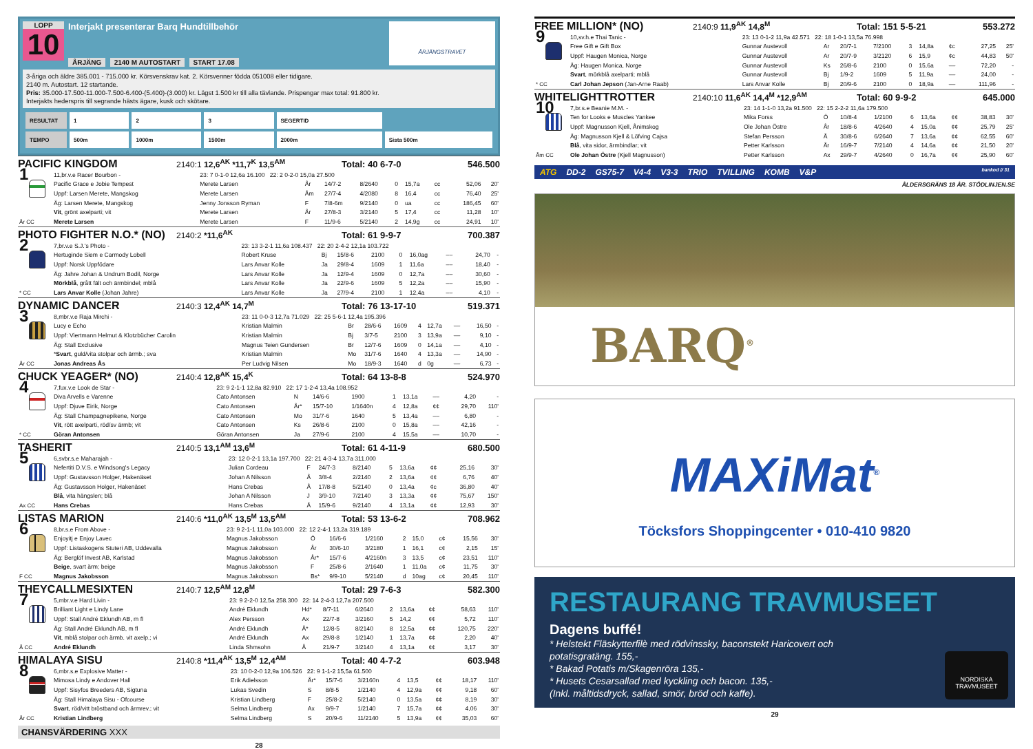LOPP
10
Interjakt presenterar Barq Hundtillbehör
ÅRJÄNG 2140 M AUTOSTART START 17.08
ÅRJÄNGSTRAVET
3-åriga och äldre 385.001 - 715.000 kr. Körsvenskrav kat. 2. Körsvenner födda 051008 eller tidigare.
2140 m. Autostart. 12 startande.
Pris: 35.000-17.500-11.000-7.500-6.400-(5.400)-(3.000) kr. Lägst 1.500 kr till alla tävlande. Prispengar max total: 91.800 kr.
Interjakts hederspris till segrande hästs ägare, kusk och skötare.
| RESULTAT | 1 | 2 | 3 | SEGERTID | |
| TEMPO | 500m | 1000m | 1500m | 2000m | Sista 500m |
PACIFIC KINGDOM 2140:1 12,6<sup>AK</sup> *11,7<sup>K</sup> 13,5<sup>AM</sup> Total: 40 6-7-0 546.500
| 1 År CC | 11,br.v.e Racer Bourbon - | 23: 7 0-1-0 12,6a 16.100 22: 2 0-2-0 15,0a 27.500 | | | | | | | | |
| | Pacific Grace e Jobie Tempest | Merete Larsen | År | 14/7-2 | 8/2640 | 0 | 15,7a | cc | 52,06 | 20' |
| | Uppf: Larsen Merete, Mangskog | Merete Larsen | Åm | 27/7-4 | 4/2080 | 8 | 16,4 | cc | 76,40 | 25' |
| | Äg: Larsen Merete, Mangskog | Jenny Jonsson Ryman | F | 7/8-6m | 9/2140 | 0 | ua | cc | 186,45 | 60' |
| | Vit , grönt axelparti; vit | Merete Larsen | År | 27/8-3 | 3/2140 | 5 | 17,4 | cc | 11,28 | 10' |
| | Merete Larsen | Merete Larsen | F | 11/9-6 | 5/2140 | 2 | 14,9g | cc | 24,91 | 10' |
PHOTO FIGHTER N.O.* (NO) 2140:2 *11,6<sup>AK</sup> Total: 61 9-9-7 700.387
| 2 * CC | 7,br.v.e S.J.'s Photo - | 23: 13 3-2-1 11,6a 108.437 22: 20 2-4-2 12,1a 103.722 | | | | | | | | |
| | Hertuginde Siem e Carmody Lobell | Robert Kruse | Bj | 15/8-6 | 2100 | 0 | 16,0ag | –– | 24,70 | - |
| | Uppf: Norsk Uppfödare | Lars Anvar Kolle | Ja | 29/8-4 | 1609 | 1 | 11,6a | –– | 18,40 | - |
| | Äg: Jahre Johan & Undrum Bodil, Norge | Lars Anvar Kolle | Ja | 12/9-4 | 1609 | 0 | 12,7a | –– | 30,60 | - |
| | Mörkblå , grått fält och ärmbindel; mblå | Lars Anvar Kolle | Ja | 22/9-6 | 1609 | 5 | 12,2a | –– | 15,90 | - |
| | Lars Anvar Kolle (Johan Jahre) | Lars Anvar Kolle | Ja | 27/9-4 | 2100 | 1 | 12,4a | –– | 4,10 | - |
DYNAMIC DANCER 2140:3 12,4<sup>AK</sup> 14,7<sup>M</sup> Total: 76 13-17-10 519.371
| 3 År CC | 8,mbr.v.e Raja Mirchi - | 23: 11 0-0-3 12,7a 71.029 22: 25 5-6-1 12,4a 195.396 | | | | | | | | |
| | Lucy e Echo | Kristian Malmin | Br | 28/6-6 | 1609 | 4 | 12,7a | –– | 16,50 | - |
| | Uppf: Viertmann Helmut & Klotzbücher Carolin | Kristian Malmin | Bj | 3/7-5 | 2100 | 3 | 13,9a | –– | 9,10 | - |
| | Äg: Stall Exclusive | Magnus Teien Gundersen | Br | 12/7-6 | 1609 | 0 | 14,1a | –– | 4,10 | - |
| | * Svart , guld/vita stolpar och ärmb.; sva | Kristian Malmin | Mo | 31/7-6 | 1640 | 4 | 13,3a | –– | 14,90 | - |
| | Jonas Andreas Ås | Per Ludvig Nilsen | Mo | 18/9-3 | 1640 | d | 0g | –– | 6,73 | - |
CHUCK YEAGER* (NO) 2140:4 12,8<sup>AK</sup> 15,4<sup>K</sup> Total: 64 13-8-8 524.970
| 4 * CC | 7,fux.v.e Look de Star - | 23: 9 2-1-1 12,8a 82.910 22: 17 1-2-4 13,4a 108.952 | | | | | | | | |
| | Diva Arvells e Varenne | Cato Antonsen | N | 14/6-6 | 1900 | 1 | 13,1a | –– | 4,20 | - |
| | Uppf: Djuve Eirik, Norge | Cato Antonsen | År* | 15/7-10 | 1/1640n | 4 | 12,8a | ¢¢ | 29,70 | 110' |
| | Äg: Stall Champagnepikene, Norge | Cato Antonsen | Mo | 31/7-6 | 1640 | 5 | 13,4a | –– | 6,80 | - |
| | Vit , rött axelparti, röd/sv ärmb; vit | Cato Antonsen | Ks | 26/8-6 | 2100 | 0 | 15,8a | –– | 42,16 | - |
| | Göran Antonsen | Göran Antonsen | Ja | 27/9-6 | 2100 | 4 | 15,5a | –– | 10,70 | - |
TASHERIT 2140:5 13,1<sup>AM</sup> 13,6<sup>M</sup> Total: 61 4-11-9 680.500
| 5 Ax CC | 6,svbr.s.e Maharajah - | 23: 12 0-2-1 13,1a 197.700 22: 21 4-3-4 13,7a 311.000 | | | | | | | | |
| | Nefertiti D.V.S. e Windsong's Legacy | Julian Cordeau | F | 24/7-3 | 8/2140 | 5 | 13,6a | ¢¢ | 25,16 | 30' |
| | Uppf: Gustavsson Holger, Hakenäset | Johan A Nilsson | Å | 3/8-4 | 2/2140 | 2 | 13,6a | ¢¢ | 6,76 | 40' |
| | Äg: Gustavsson Holger, Hakenäset | Hans Crebas | Å | 17/8-8 | 5/2140 | 0 | 13,4a | ¢c | 36,80 | 40' |
| | Blå , vita hängslen; blå | Johan A Nilsson | J | 3/9-10 | 7/2140 | 3 | 13,3a | ¢¢ | 75,67 | 150' |
| | Hans Crebas | Hans Crebas | Å | 15/9-6 | 9/2140 | 4 | 13,1a | ¢¢ | 12,93 | 30' |
LISTAS MARION 2140:6 *11,0<sup>AK</sup> 13,5<sup>M</sup> 13,5<sup>AM</sup> Total: 53 13-6-2 708.962
| 6 F CC | 8,br.s.e From Above - | 23: 9 2-1-1 11,0a 103.000 22: 12 2-4-1 13,2a 319.189 | | | | | | | | |
| | Enjoyitj e Enjoy Lavec | Magnus Jakobsson | Ö | 16/6-6 | 1/2160 | 2 | 15,0 | c¢ | 15,56 | 30' |
| | Uppf: Listaskogens Stuteri AB, Uddevalla | Magnus Jakobsson | År | 30/6-10 | 3/2180 | 1 | 16,1 | c¢ | 2,15 | 15' |
| | Äg: Berglöf Invest AB, Karlstad | Magnus Jakobsson | År* | 15/7-6 | 4/2160n | 3 | 13,5 | c¢ | 23,51 | 110' |
| | Beige , svart ärm; beige | Magnus Jakobsson | F | 25/8-6 | 2/1640 | 1 | 11,0a | c¢ | 11,75 | 30' |
| | Magnus Jakobsson | Magnus Jakobsson | Bs* | 9/9-10 | 5/2140 | d | 10ag | c¢ | 20,45 | 110' |
THEYCALLMESIXTEN 2140:7 12,5<sup>AM</sup> 12,8<sup>M</sup> Total: 29 7-6-3 582.300
| 7 Å CC | 5,mbr.v.e Hard Livin - | 23: 9 2-2-0 12,5a 258.300 22: 14 2-4-3 12,7a 207.500 | | | | | | | | |
| | Brilliant Light e Lindy Lane | André Eklundh | Hd* | 8/7-11 | 6/2640 | 2 | 13,6a | ¢¢ | 58,63 | 110' |
| | Uppf: Stall André Eklundh AB, m fl | Alex Persson | Ax | 22/7-8 | 3/2160 | 5 | 14,2 | ¢¢ | 5,72 | 110' |
| | Äg: Stall André Eklundh AB, m fl | André Eklundh | Å* | 12/8-5 | 8/2140 | 8 | 12,5a | ¢¢ | 120,75 | 220' |
| | Vit , mblå stolpar och ärmb. vit axelp.; vi | André Eklundh | Ax | 29/8-8 | 1/2140 | 1 | 13,7a | ¢¢ | 2,20 | 40' |
| | André Eklundh | Linda Shmsohn | Å | 21/9-7 | 3/2140 | 4 | 13,1a | ¢¢ | 3,17 | 30' |
HIMALAYA SISU 2140:8 *11,4<sup>AK</sup> 13,5<sup>M</sup> 12,4<sup>AM</sup> Total: 40 4-7-2 603.948
| 8 År CC | 6,mbr.s.e Explosive Matter - | 23: 10 0-2-0 12,9a 106.526 22: 9 1-1-2 15,5a 61.500 | | | | | | | | |
| | Mimosa Lindy e Andover Hall | Erik Adielsson | År* | 15/7-6 | 3/2160n | 4 | 13,5 | ¢¢ | 18,17 | 110' |
| | Uppf: Sisyfos Breeders AB, Sigtuna | Lukas Svedin | S | 8/8-5 | 1/2140 | 4 | 12,9a | ¢¢ | 9,18 | 60' |
| | Äg: Stall Himalaya Sisu - Ofcourse | Kristian Lindberg | F | 25/8-2 | 5/2140 | 0 | 13,5a | ¢¢ | 8,19 | 30' |
| | Svart , röd/vitt bröstband och ärmrev.; vit | Selma Lindberg | Ax | 9/9-7 | 1/2140 | 7 | 15,7a | ¢¢ | 4,06 | 30' |
| | Kristian Lindberg | Selma Lindberg | S | 20/9-6 | 11/2140 | 5 | 13,9a | ¢¢ | 35,03 | 60' |
CHANSVÄRDERING XXX
28
FREE MILLION* (NO) 2140:9 11,9<sup>AK</sup> 14,8<sup>M</sup> Total: 151 5-5-21 553.272
| 9 * CC | 10,sv.h.e Thai Tanic - | 23: 13 0-1-2 11,9a 42.571 22: 18 1-0-1 13,5a 76.998 | | | | | | | | |
| | Free Gift e Gift Box | Gunnar Austevoll | Ar | 20/7-1 | 7/2100 | 3 | 14,8a | ¢c | 27,25 | 25' |
| | Uppf: Haugen Monica, Norge | Gunnar Austevoll | Ar | 20/7-9 | 3/2120 | 6 | 15,9 | ¢c | 44,83 | 50' |
| | Äg: Haugen Monica, Norge | Gunnar Austevoll | Ks | 26/8-6 | 2100 | 0 | 15,6a | –– | 72,20 | - |
| | Svart , mörkblå axelparti; mblå | Gunnar Austevoll | Bj | 1/9-2 | 1609 | 5 | 11,9a | –– | 24,00 | - |
| | Carl Johan Jepson (Jan-Arne Raab) | Lars Anvar Kolle | Bj | 20/9-6 | 2100 | 0 | 18,9a | –– | 111,96 | - |
WHITELIGHTTROTTER 2140:10 11,6<sup>AK</sup> 14,4<sup>M</sup> *12,9<sup>AM</sup> Total: 60 9-9-2 645.000
| 10 Åm CC | 7,br.s.e Beanie M.M. - | 23: 14 1-1-0 13,2a 91.500 22: 15 2-2-2 11,6a 179.500 | | | | | | | | |
| | Ten for Looks e Muscles Yankee | Mika Forss | Ö | 10/8-4 | 1/2100 | 6 | 13,6a | ¢¢ | 38,83 | 30' |
| | Uppf: Magnusson Kjell, Ånimskog | Ole Johan Östre | År | 18/8-6 | 4/2640 | 4 | 15,0a | ¢¢ | 25,79 | 25' |
| | Äg: Magnusson Kjell & Löfving Cajsa | Stefan Persson | Å | 30/8-6 | 6/2640 | 7 | 13,6a | ¢¢ | 62,55 | 60' |
| | Blå , vita sidor, ärmbindlar; vit | Petter Karlsson | År | 16/9-7 | 7/2140 | 4 | 14,6a | ¢¢ | 21,50 | 20' |
| | Ole Johan Östre (Kjell Magnusson) | Petter Karlsson | Ax | 29/9-7 | 4/2640 | 0 | 16,7a | ¢¢ | 25,90 | 60' |
ATG DD-2 GS75-7 V4-4 V3-3 TRIO TVILLING KOMB V&P bankod // 31
ÅLDERSGRÄNS 18 ÅR. STÖDLINJEN.SE
BARQ<sup>®</sup>
MAXiMat<sup>®</sup>
Töcksfors Shoppingcenter • 010-410 9820
RESTAURANG TRAVMUSEET
Dagens buffé!
* Helstekt Fläskytterfilè med rödvinssky, baconstekt Haricovert och potatisgratäng. 155,-
* Bakad Potatis m/Skagenröra 135,-
* Husets Cesarsallad med kyckling och bacon. 135,-
(Inkl. måltidsdryck, sallad, smör, bröd och kaffe).
NORDISKA
TRAVMUSEET
29